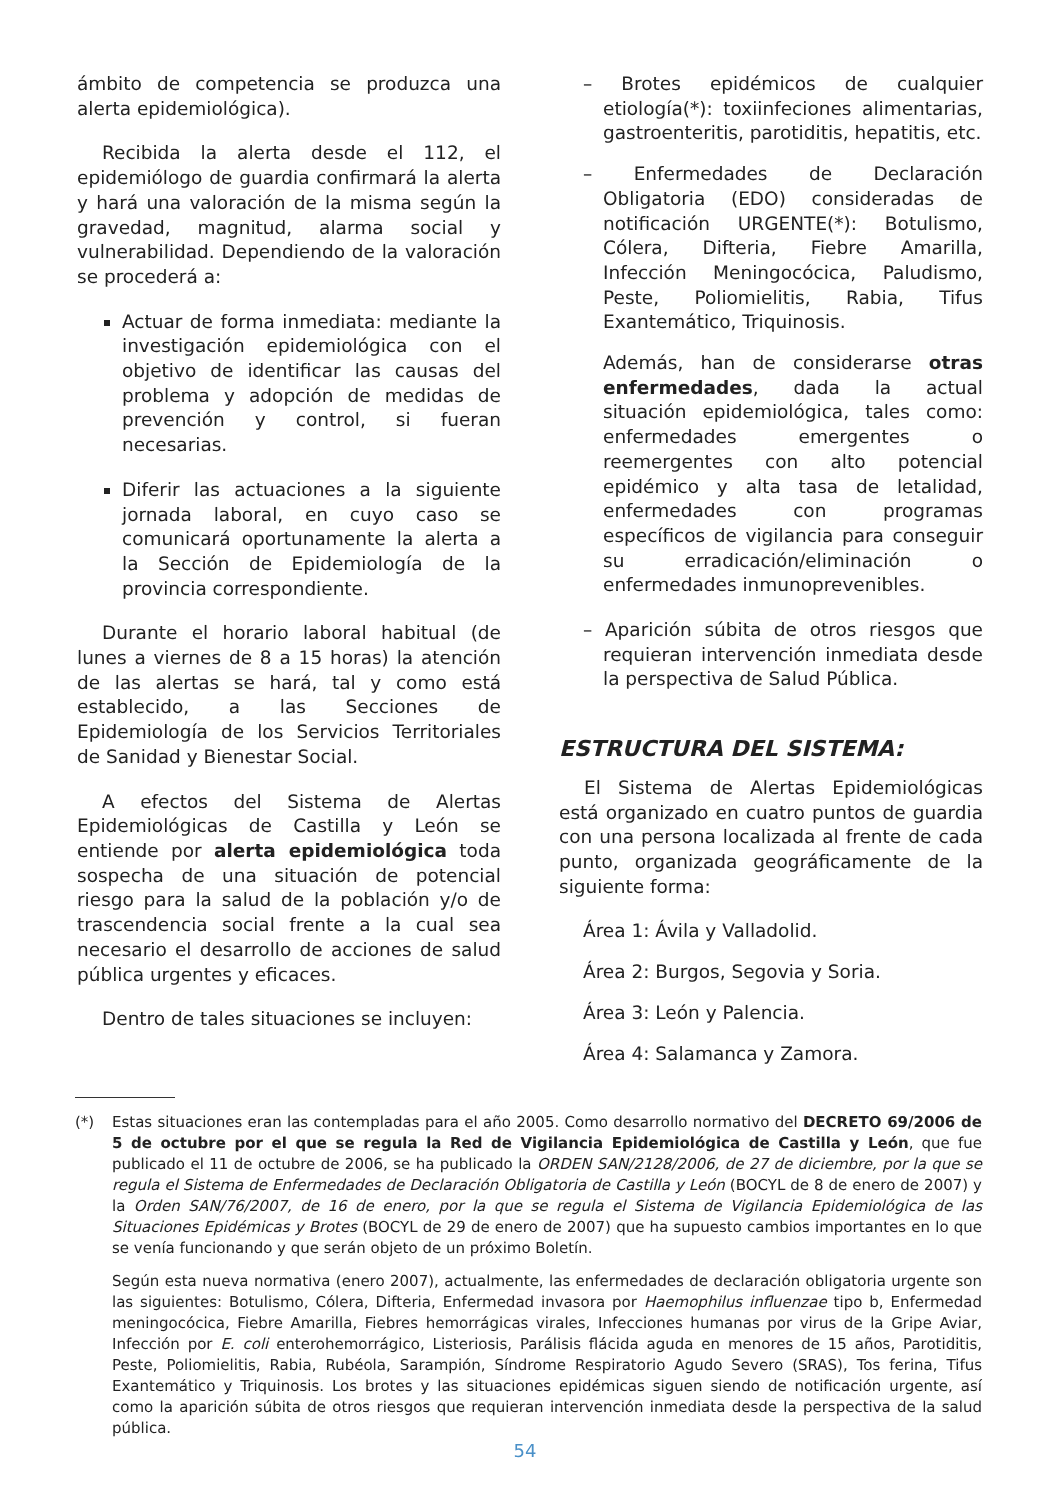ámbito de competencia se produzca una alerta epidemiológica).
Recibida la alerta desde el 112, el epidemiólogo de guardia confirmará la alerta y hará una valoración de la misma según la gravedad, magnitud, alarma social y vulnerabilidad. Dependiendo de la valoración se procederá a:
Actuar de forma inmediata: mediante la investigación epidemiológica con el objetivo de identificar las causas del problema y adopción de medidas de prevención y control, si fueran necesarias.
Diferir las actuaciones a la siguiente jornada laboral, en cuyo caso se comunicará oportunamente la alerta a la Sección de Epidemiología de la provincia correspondiente.
Durante el horario laboral habitual (de lunes a viernes de 8 a 15 horas) la atención de las alertas se hará, tal y como está establecido, a las Secciones de Epidemiología de los Servicios Territoriales de Sanidad y Bienestar Social.
A efectos del Sistema de Alertas Epidemiológicas de Castilla y León se entiende por alerta epidemiológica toda sospecha de una situación de potencial riesgo para la salud de la población y/o de trascendencia social frente a la cual sea necesario el desarrollo de acciones de salud pública urgentes y eficaces.
Dentro de tales situaciones se incluyen:
– Brotes epidémicos de cualquier etiología(*): toxiinfeciones alimentarias, gastroenteritis, parotiditis, hepatitis, etc.
– Enfermedades de Declaración Obligatoria (EDO) consideradas de notificación URGENTE(*): Botulismo, Cólera, Difteria, Fiebre Amarilla, Infección Meningocócica, Paludismo, Peste, Poliomielitis, Rabia, Tifus Exantemático, Triquinosis.
Además, han de considerarse otras enfermedades, dada la actual situación epidemiológica, tales como: enfermedades emergentes o reemergentes con alto potencial epidémico y alta tasa de letalidad, enfermedades con programas específicos de vigilancia para conseguir su erradicación/eliminación o enfermedades inmunoprevenibles.
– Aparición súbita de otros riesgos que requieran intervención inmediata desde la perspectiva de Salud Pública.
ESTRUCTURA DEL SISTEMA:
El Sistema de Alertas Epidemiológicas está organizado en cuatro puntos de guardia con una persona localizada al frente de cada punto, organizada geográficamente de la siguiente forma:
Área 1: Ávila y Valladolid.
Área 2: Burgos, Segovia y Soria.
Área 3: León y Palencia.
Área 4: Salamanca y Zamora.
(*) Estas situaciones eran las contempladas para el año 2005. Como desarrollo normativo del DECRETO 69/2006 de 5 de octubre por el que se regula la Red de Vigilancia Epidemiológica de Castilla y León, que fue publicado el 11 de octubre de 2006, se ha publicado la ORDEN SAN/2128/2006, de 27 de diciembre, por la que se regula el Sistema de Enfermedades de Declaración Obligatoria de Castilla y León (BOCYL de 8 de enero de 2007) y la Orden SAN/76/2007, de 16 de enero, por la que se regula el Sistema de Vigilancia Epidemiológica de las Situaciones Epidémicas y Brotes (BOCYL de 29 de enero de 2007) que ha supuesto cambios importantes en lo que se venía funcionando y que serán objeto de un próximo Boletín.
Según esta nueva normativa (enero 2007), actualmente, las enfermedades de declaración obligatoria urgente son las siguientes: Botulismo, Cólera, Difteria, Enfermedad invasora por Haemophilus influenzae tipo b, Enfermedad meningocócica, Fiebre Amarilla, Fiebres hemorrágicas virales, Infecciones humanas por virus de la Gripe Aviar, Infección por E. coli enterohemorrágico, Listeriosis, Parálisis flácida aguda en menores de 15 años, Parotiditis, Peste, Poliomielitis, Rabia, Rubéola, Sarampión, Síndrome Respiratorio Agudo Severo (SRAS), Tos ferina, Tifus Exantemático y Triquinosis. Los brotes y las situaciones epidémicas siguen siendo de notificación urgente, así como la aparición súbita de otros riesgos que requieran intervención inmediata desde la perspectiva de la salud pública.
54